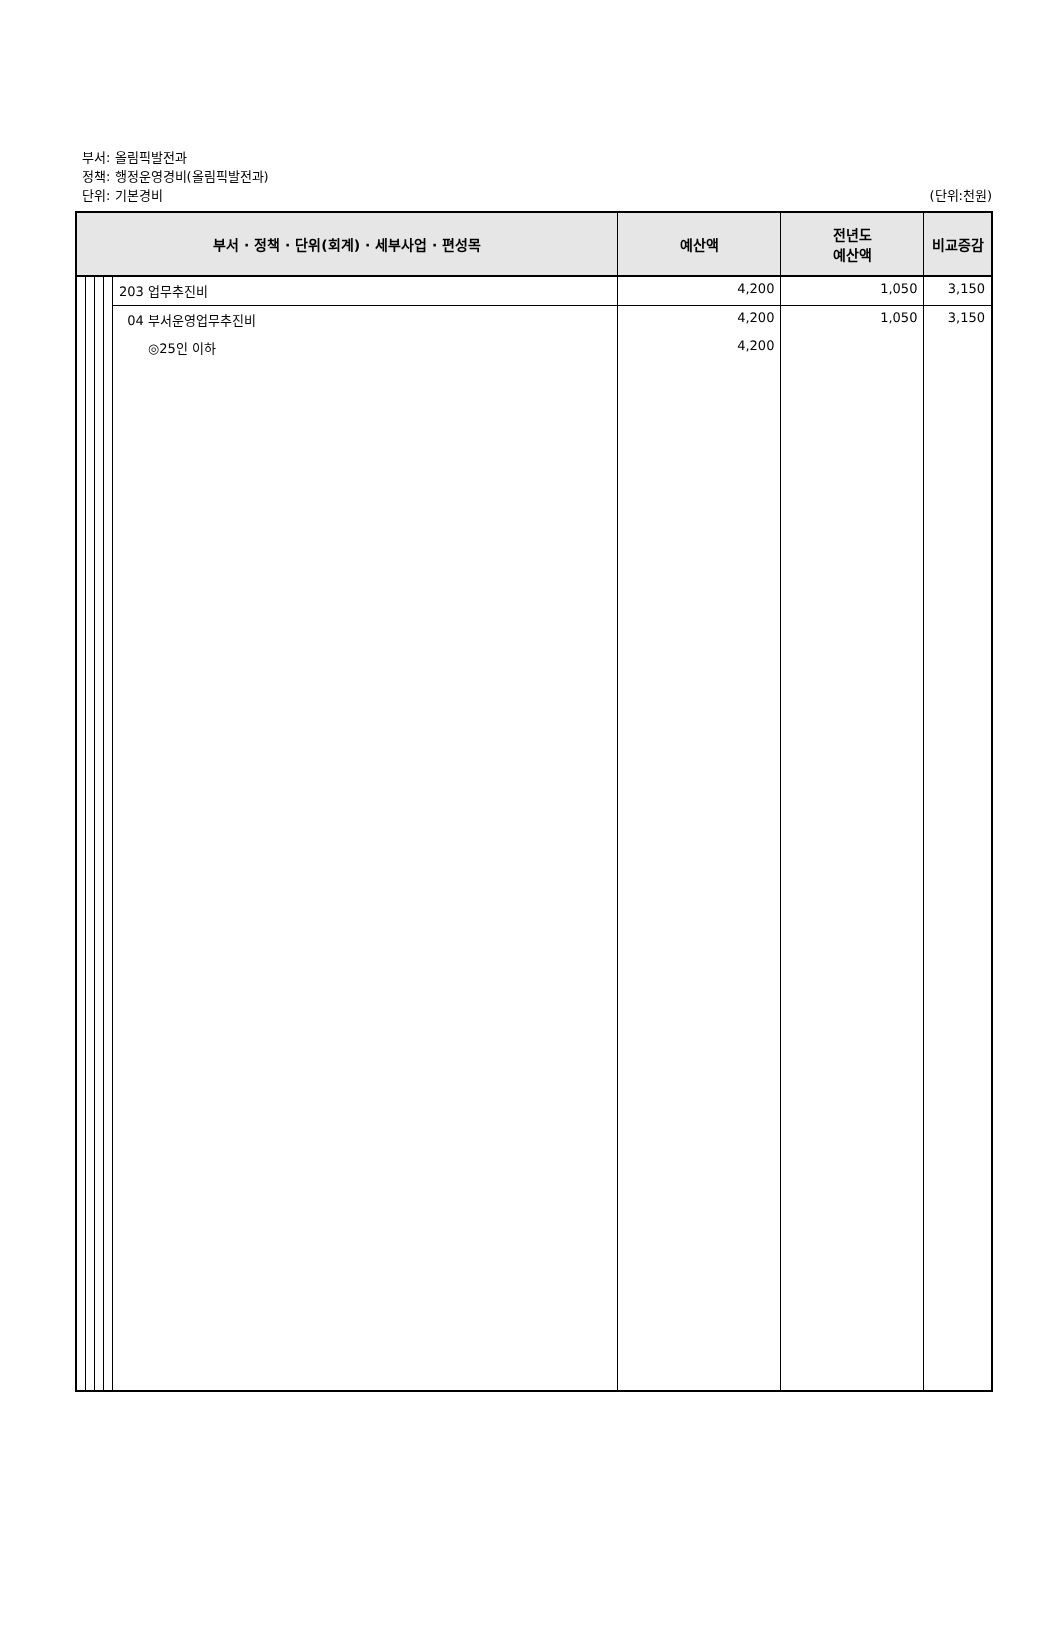부서: 올림픽발전과
정책: 행정운영경비(올림픽발전과)
단위: 기본경비
(단위:천원)
| 부서 · 정책 · 단위(회계) · 세부사업 · 편성목 | | | | | 예산액 | 전년도 예산액 | 비교증감 |
| --- | --- | --- | --- | --- | --- | --- | --- |
| | | | | 203 업무추진비 | 4,200 | 1,050 | 3,150 |
| | | | | 04 부서운영업무추진비 | 4,200 | 1,050 | 3,150 |
| | | | | ◎25인 이하 | 4,200 | | |